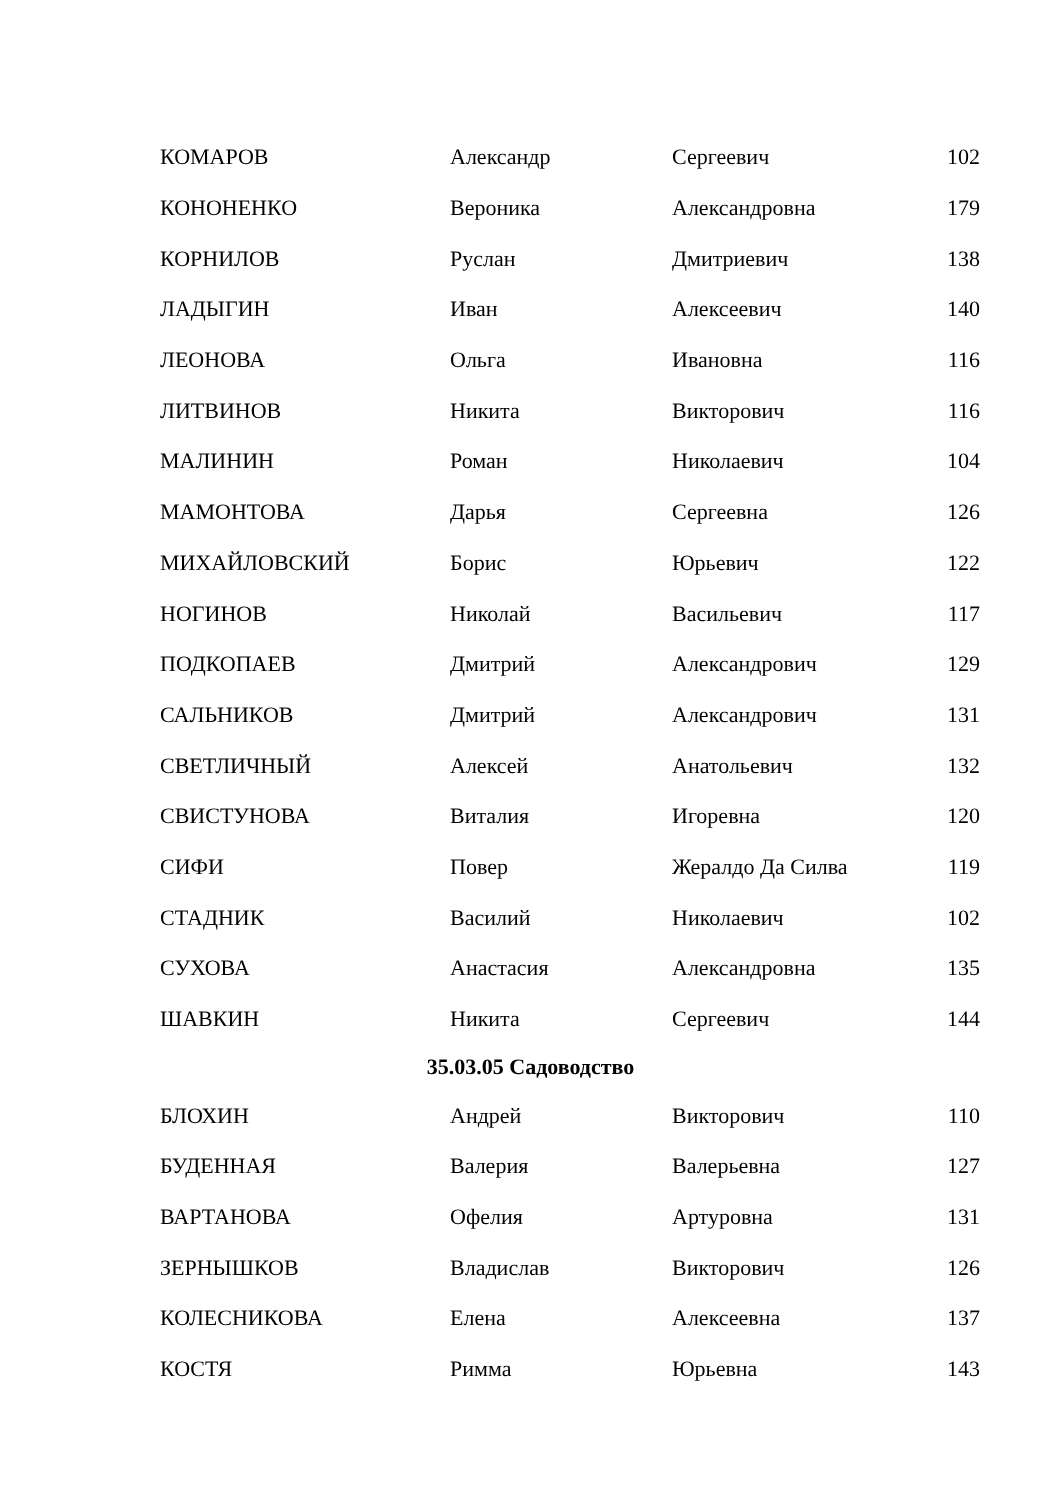| КОМАРОВ | Александр | Сергеевич | 102 |
| КОНОНЕНКО | Вероника | Александровна | 179 |
| КОРНИЛОВ | Руслан | Дмитриевич | 138 |
| ЛАДЫГИН | Иван | Алексеевич | 140 |
| ЛЕОНОВА | Ольга | Ивановна | 116 |
| ЛИТВИНОВ | Никита | Викторович | 116 |
| МАЛИНИН | Роман | Николаевич | 104 |
| МАМОНТОВА | Дарья | Сергеевна | 126 |
| МИХАЙЛОВСКИЙ | Борис | Юрьевич | 122 |
| НОГИНОВ | Николай | Васильевич | 117 |
| ПОДКОПАЕВ | Дмитрий | Александрович | 129 |
| САЛЬНИКОВ | Дмитрий | Александрович | 131 |
| СВЕТЛИЧНЫЙ | Алексей | Анатольевич | 132 |
| СВИСТУНОВА | Виталия | Игоревна | 120 |
| СИФИ | Повер | Жералдо Да Силва | 119 |
| СТАДНИК | Василий | Николаевич | 102 |
| СУХОВА | Анастасия | Александровна | 135 |
| ШАВКИН | Никита | Сергеевич | 144 |
| 35.03.05 Садоводство | | | |
| БЛОХИН | Андрей | Викторович | 110 |
| БУДЕННАЯ | Валерия | Валерьевна | 127 |
| ВАРТАНОВА | Офелия | Артуровна | 131 |
| ЗЕРНЫШКОВ | Владислав | Викторович | 126 |
| КОЛЕСНИКОВА | Елена | Алексеевна | 137 |
| КОСТЯ | Римма | Юрьевна | 143 |